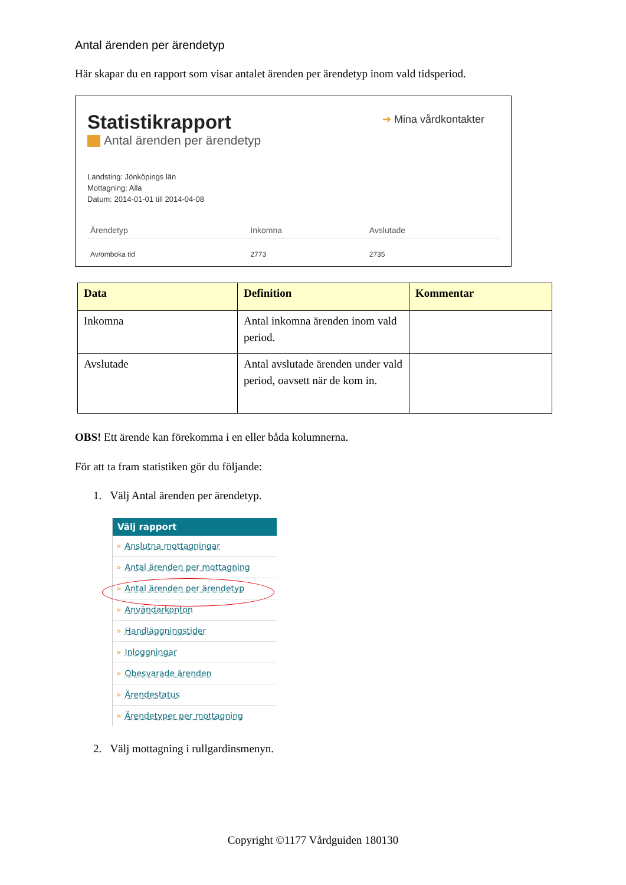Antal ärenden per ärendetyp
Här skapar du en rapport som visar antalet ärenden per ärendetyp inom vald tidsperiod.
Statistikrapport
Antal ärenden per ärendetyp
➔ Mina vårdkontakter
Landsting: Jönköpings län
Mottagning: Alla
Datum: 2014-01-01 till 2014-04-08
| Ärendetyp | Inkomna | Avslutade |
| --- | --- | --- |
| Av/omboka tid | 2773 | 2735 |
| Data | Definition | Kommentar |
| --- | --- | --- |
| Inkomna | Antal inkomna ärenden inom vald period. | |
| Avslutade | Antal avslutade ärenden under vald period, oavsett när de kom in. | |
OBS! Ett ärende kan förekomma i en eller båda kolumnerna.
För att ta fram statistiken gör du följande:
1. Välj Antal ärenden per ärendetyp.
Välj rapport
» Anslutna mottagningar
» Antal ärenden per mottagning
» Antal ärenden per ärendetyp
» Användarkonton
» Handläggningstider
» Inloggningar
» Obesvarade ärenden
» Ärendestatus
» Ärendetyper per mottagning
2. Välj mottagning i rullgardinsmenyn.
Copyright ©1177 Vårdguiden 180130